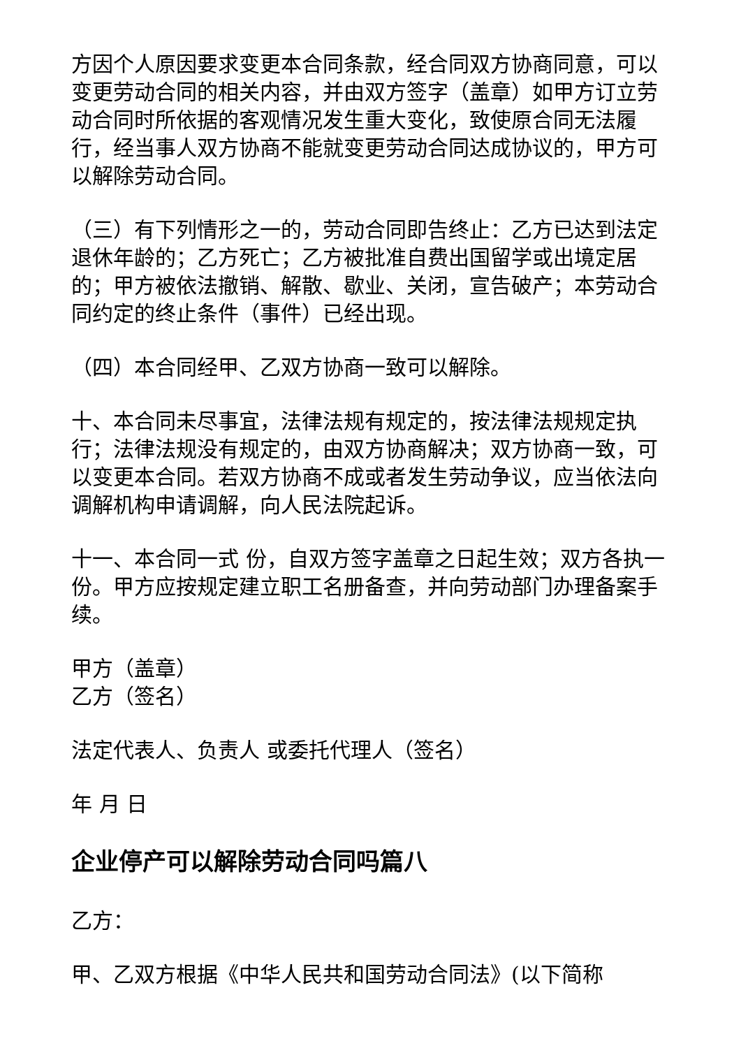方因个人原因要求变更本合同条款，经合同双方协商同意，可以变更劳动合同的相关内容，并由双方签字（盖章）如甲方订立劳动合同时所依据的客观情况发生重大变化，致使原合同无法履行，经当事人双方协商不能就变更劳动合同达成协议的，甲方可以解除劳动合同。
（三）有下列情形之一的，劳动合同即告终止：乙方已达到法定退休年龄的；乙方死亡；乙方被批准自费出国留学或出境定居的；甲方被依法撤销、解散、歇业、关闭，宣告破产；本劳动合同约定的终止条件（事件）已经出现。
（四）本合同经甲、乙双方协商一致可以解除。
十、本合同未尽事宜，法律法规有规定的，按法律法规规定执行；法律法规没有规定的，由双方协商解决；双方协商一致，可以变更本合同。若双方协商不成或者发生劳动争议，应当依法向调解机构申请调解，向人民法院起诉。
十一、本合同一式 份，自双方签字盖章之日起生效；双方各执一份。甲方应按规定建立职工名册备查，并向劳动部门办理备案手续。
甲方（盖章）
乙方（签名）
法定代表人、负责人 或委托代理人（签名）
年 月 日
企业停产可以解除劳动合同吗篇八
乙方：
甲、乙双方根据《中华人民共和国劳动合同法》(以下简称